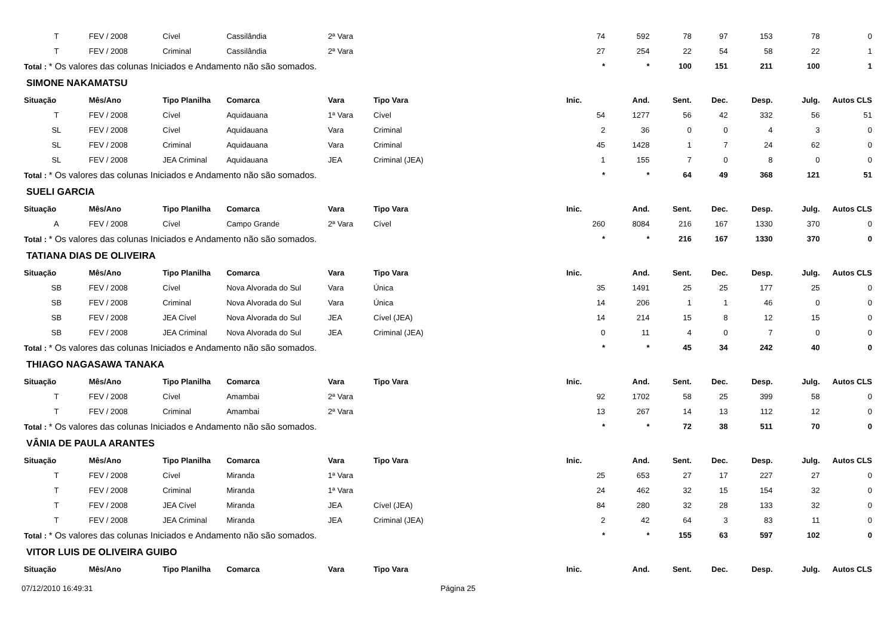| T | FEV / 2008 | Cível | Cassilândia | 2ª Vara | | 74 | 592 | 78 | 97 | 153 | 78 | 0 |
| T | FEV / 2008 | Criminal | Cassilândia | 2ª Vara | | 27 | 254 | 22 | 54 | 58 | 22 | 1 |
| Total : * Os valores das colunas Iniciados e Andamento não são somados. | | | | | | * | * | 100 | 151 | 211 | 100 | 1 |
| SIMONE NAKAMATSU | | | | | | | | | | | | |
| Situação | Mês/Ano | Tipo Planilha | Comarca | Vara | Tipo Vara | Inic. | And. | Sent. | Dec. | Desp. | Julg. | Autos CLS |
| T | FEV / 2008 | Cível | Aquidauana | 1ª Vara | Cível | 54 | 1277 | 56 | 42 | 332 | 56 | 51 |
| SL | FEV / 2008 | Cível | Aquidauana | Vara | Criminal | 2 | 36 | 0 | 0 | 4 | 3 | 0 |
| SL | FEV / 2008 | Criminal | Aquidauana | Vara | Criminal | 45 | 1428 | 1 | 7 | 24 | 62 | 0 |
| SL | FEV / 2008 | JEA Criminal | Aquidauana | JEA | Criminal (JEA) | 1 | 155 | 7 | 0 | 8 | 0 | 0 |
| Total : * Os valores das colunas Iniciados e Andamento não são somados. | | | | | | * | * | 64 | 49 | 368 | 121 | 51 |
| SUELI GARCIA | | | | | | | | | | | | |
| Situação | Mês/Ano | Tipo Planilha | Comarca | Vara | Tipo Vara | Inic. | And. | Sent. | Dec. | Desp. | Julg. | Autos CLS |
| A | FEV / 2008 | Cível | Campo Grande | 2ª Vara | Cível | 260 | 8084 | 216 | 167 | 1330 | 370 | 0 |
| Total : * Os valores das colunas Iniciados e Andamento não são somados. | | | | | | * | * | 216 | 167 | 1330 | 370 | 0 |
| TATIANA DIAS DE OLIVEIRA | | | | | | | | | | | | |
| Situação | Mês/Ano | Tipo Planilha | Comarca | Vara | Tipo Vara | Inic. | And. | Sent. | Dec. | Desp. | Julg. | Autos CLS |
| SB | FEV / 2008 | Cível | Nova Alvorada do Sul | Vara | Única | 35 | 1491 | 25 | 25 | 177 | 25 | 0 |
| SB | FEV / 2008 | Criminal | Nova Alvorada do Sul | Vara | Única | 14 | 206 | 1 | 1 | 46 | 0 | 0 |
| SB | FEV / 2008 | JEA Cível | Nova Alvorada do Sul | JEA | Cível (JEA) | 14 | 214 | 15 | 8 | 12 | 15 | 0 |
| SB | FEV / 2008 | JEA Criminal | Nova Alvorada do Sul | JEA | Criminal (JEA) | 0 | 11 | 4 | 0 | 7 | 0 | 0 |
| Total : * Os valores das colunas Iniciados e Andamento não são somados. | | | | | | * | * | 45 | 34 | 242 | 40 | 0 |
| THIAGO NAGASAWA TANAKA | | | | | | | | | | | | |
| Situação | Mês/Ano | Tipo Planilha | Comarca | Vara | Tipo Vara | Inic. | And. | Sent. | Dec. | Desp. | Julg. | Autos CLS |
| T | FEV / 2008 | Cível | Amambai | 2ª Vara | | 92 | 1702 | 58 | 25 | 399 | 58 | 0 |
| T | FEV / 2008 | Criminal | Amambai | 2ª Vara | | 13 | 267 | 14 | 13 | 112 | 12 | 0 |
| Total : * Os valores das colunas Iniciados e Andamento não são somados. | | | | | | * | * | 72 | 38 | 511 | 70 | 0 |
| VÂNIA DE PAULA ARANTES | | | | | | | | | | | | |
| Situação | Mês/Ano | Tipo Planilha | Comarca | Vara | Tipo Vara | Inic. | And. | Sent. | Dec. | Desp. | Julg. | Autos CLS |
| T | FEV / 2008 | Cível | Miranda | 1ª Vara | | 25 | 653 | 27 | 17 | 227 | 27 | 0 |
| T | FEV / 2008 | Criminal | Miranda | 1ª Vara | | 24 | 462 | 32 | 15 | 154 | 32 | 0 |
| T | FEV / 2008 | JEA Cível | Miranda | JEA | Cível (JEA) | 84 | 280 | 32 | 28 | 133 | 32 | 0 |
| T | FEV / 2008 | JEA Criminal | Miranda | JEA | Criminal (JEA) | 2 | 42 | 64 | 3 | 83 | 11 | 0 |
| Total : * Os valores das colunas Iniciados e Andamento não são somados. | | | | | | * | * | 155 | 63 | 597 | 102 | 0 |
| VITOR LUIS DE OLIVEIRA GUIBO | | | | | | | | | | | | |
| Situação | Mês/Ano | Tipo Planilha | Comarca | Vara | Tipo Vara | Inic. | And. | Sent. | Dec. | Desp. | Julg. | Autos CLS |
07/12/2010 16:49:31 Página 25